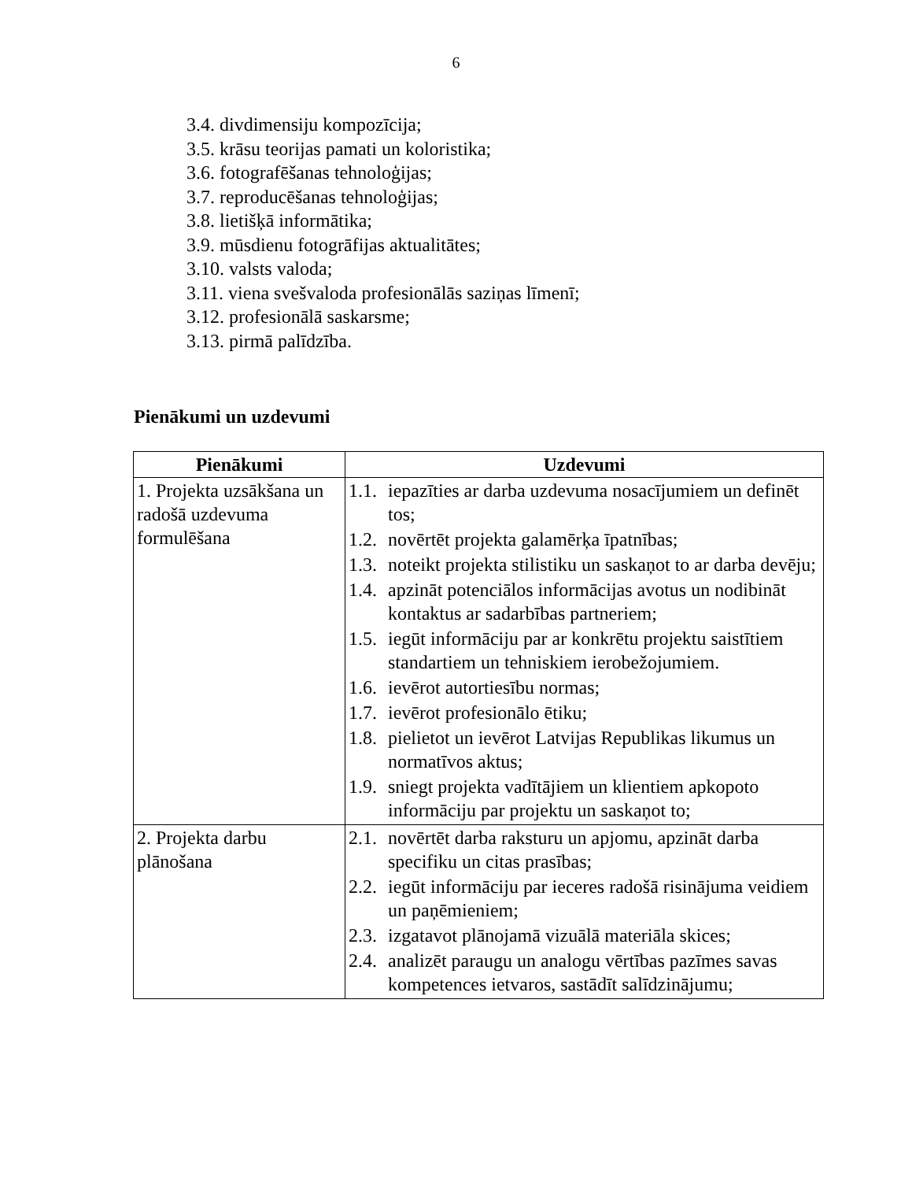6
3.4. divdimensiju kompozīcija;
3.5. krāsu teorijas pamati un koloristika;
3.6. fotografēšanas tehnoloģijas;
3.7. reproducēšanas tehnoloģijas;
3.8. lietišķā informātika;
3.9. mūsdienu fotogrāfijas aktualitātes;
3.10. valsts valoda;
3.11. viena svešvaloda profesionālās saziņas līmenī;
3.12. profesionālā saskarsme;
3.13. pirmā palīdzība.
Pienākumi un uzdevumi
| Pienākumi | Uzdevumi |
| --- | --- |
| 1. Projekta uzsākšana un radošā uzdevuma formulēšana | 1.1. iepazīties ar darba uzdevuma nosacījumiem un definēt tos; 1.2. novērtēt projekta galamērķa īpatnības; 1.3. noteikt projekta stilistiku un saskaņot to ar darba devēju; 1.4. apzināt potenciālos informācijas avotus un nodibināt kontaktus ar sadarbības partneriem; 1.5. iegūt informāciju par ar konkrētu projektu saistītiem standartiem un tehniskiem ierobežojumiem. 1.6. ievērot autortiesību normas; 1.7. ievērot profesionālo ētiku; 1.8. pielietot un ievērot Latvijas Republikas likumus un normatīvos aktus; 1.9. sniegt projekta vadītājiem un klientiem apkopoto informāciju par projektu un saskaņot to; |
| 2. Projekta darbu plānošana | 2.1. novērtēt darba raksturu un apjomu, apzināt darba specifiku un citas prasības; 2.2. iegūt informāciju par ieceres radošā risinājuma veidiem un paņēmieniem; 2.3. izgatavot plānojamā vizuālā materiāla skices; 2.4. analizēt paraugu un analogu vērtības pazīmes savas kompetences ietvaros, sastādīt salīdzinājumu; |